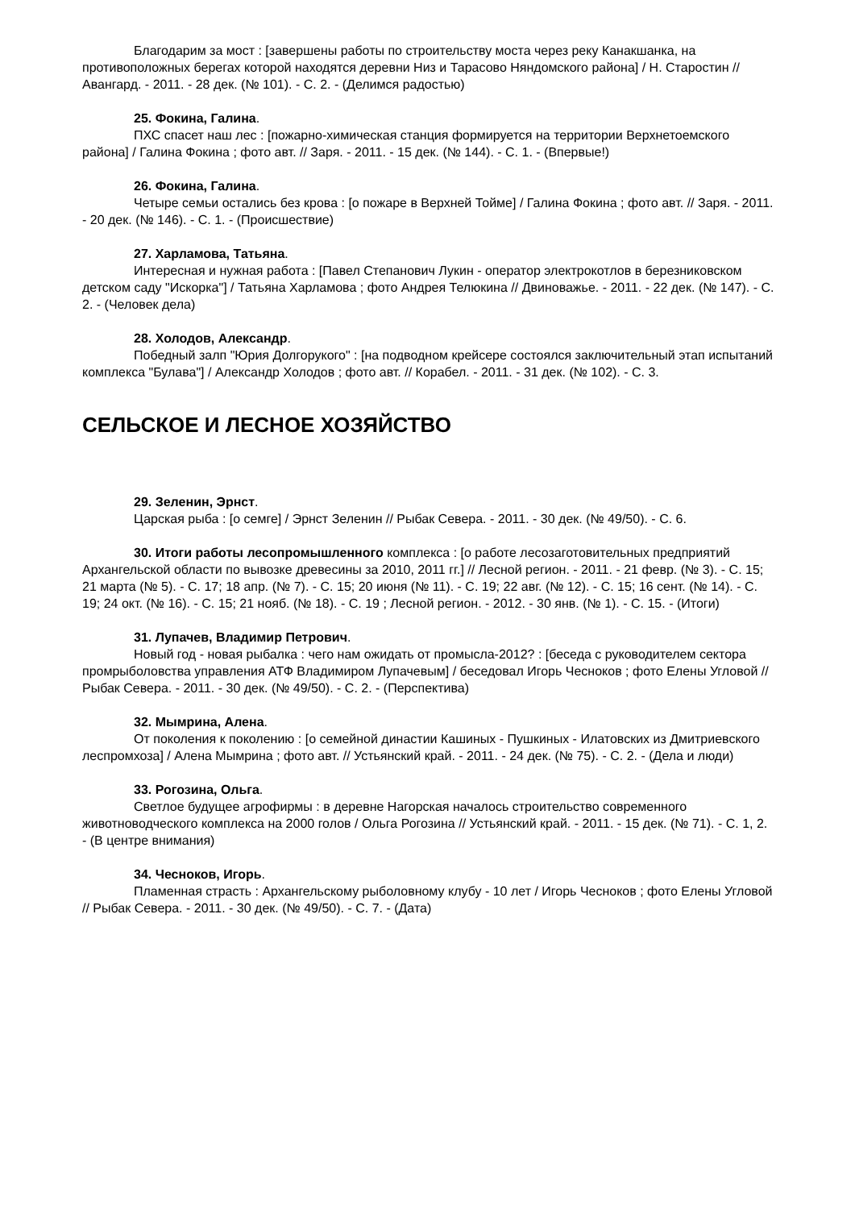Благодарим за мост : [завершены работы по строительству моста через реку Канакшанка, на противоположных берегах которой находятся деревни Низ и Тарасово Няндомского района] / Н. Старостин // Авангард. - 2011. - 28 дек. (№ 101). - С. 2. - (Делимся радостью)
25. Фокина, Галина.
ПХС спасет наш лес : [пожарно-химическая станция формируется на территории Верхнетоемского района] / Галина Фокина ; фото авт. // Заря. - 2011. - 15 дек. (№ 144). - С. 1. - (Впервые!)
26. Фокина, Галина.
Четыре семьи остались без крова : [о пожаре в Верхней Тойме] / Галина Фокина ; фото авт. // Заря. - 2011. - 20 дек. (№ 146). - С. 1. - (Происшествие)
27. Харламова, Татьяна.
Интересная и нужная работа : [Павел Степанович Лукин - оператор электрокотлов в березниковском детском саду "Искорка"] / Татьяна Харламова ; фото Андрея Телюкина // Двиноважье. - 2011. - 22 дек. (№ 147). - С. 2. - (Человек дела)
28. Холодов, Александр.
Победный залп "Юрия Долгорукого" : [на подводном крейсере состоялся заключительный этап испытаний комплекса "Булава"] / Александр Холодов ; фото авт. // Корабел. - 2011. - 31 дек. (№ 102). - С. 3.
СЕЛЬСКОЕ И ЛЕСНОЕ ХОЗЯЙСТВО
29. Зеленин, Эрнст.
Царская рыба : [о семге] / Эрнст Зеленин // Рыбак Севера. - 2011. - 30 дек. (№ 49/50). - С. 6.
30. Итоги работы лесопромышленного комплекса : [о работе лесозаготовительных предприятий Архангельской области по вывозке древесины за 2010, 2011 гг.] // Лесной регион. - 2011. - 21 февр. (№ 3). - С. 15; 21 марта (№ 5). - С. 17; 18 апр. (№ 7). - С. 15; 20 июня (№ 11). - С. 19; 22 авг. (№ 12). - С. 15; 16 сент. (№ 14). - С. 19; 24 окт. (№ 16). - С. 15; 21 нояб. (№ 18). - С. 19 ; Лесной регион. - 2012. - 30 янв. (№ 1). - С. 15. - (Итоги)
31. Лупачев, Владимир Петрович.
Новый год - новая рыбалка : чего нам ожидать от промысла-2012? : [беседа с руководителем сектора промрыболовства управления АТФ Владимиром Лупачевым] / беседовал Игорь Чесноков ; фото Елены Угловой // Рыбак Севера. - 2011. - 30 дек. (№ 49/50). - С. 2. - (Перспектива)
32. Мымрина, Алена.
От поколения к поколению : [о семейной династии Кашиных - Пушкиных - Илатовских из Дмитриевского леспромхоза] / Алена Мымрина ; фото авт. // Устьянский край. - 2011. - 24 дек. (№ 75). - С. 2. - (Дела и люди)
33. Рогозина, Ольга.
Светлое будущее агрофирмы : в деревне Нагорская началось строительство современного животноводческого комплекса на 2000 голов / Ольга Рогозина // Устьянский край. - 2011. - 15 дек. (№ 71). - С. 1, 2. - (В центре внимания)
34. Чесноков, Игорь.
Пламенная страсть : Архангельскому рыболовному клубу - 10 лет / Игорь Чесноков ; фото Елены Угловой // Рыбак Севера. - 2011. - 30 дек. (№ 49/50). - С. 7. - (Дата)